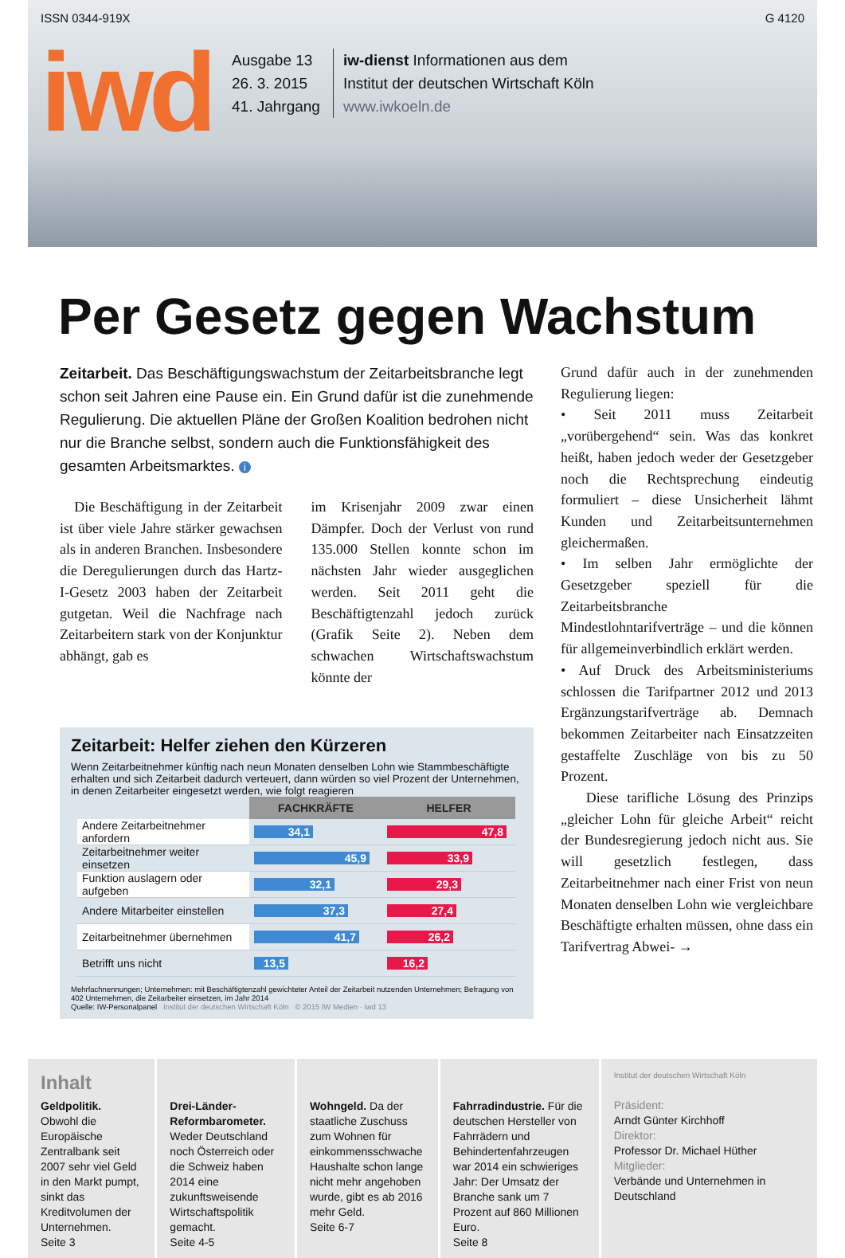ISSN 0344-919X G 4120
iwd
Ausgabe 13
26. 3. 2015
41. Jahrgang
iw-dienst Informationen aus dem
Institut der deutschen Wirtschaft Köln
www.iwkoeln.de
Per Gesetz gegen Wachstum
Zeitarbeit. Das Beschäftigungswachstum der Zeitarbeitsbranche legt schon seit Jahren eine Pause ein. Ein Grund dafür ist die zunehmende Regulierung. Die aktuellen Pläne der Großen Koalition bedrohen nicht nur die Branche selbst, sondern auch die Funktionsfähigkeit des gesamten Arbeitsmarktes. i
Die Beschäftigung in der Zeitarbeit ist über viele Jahre stärker gewachsen als in anderen Branchen. Insbesondere die Deregulierungen durch das Hartz-I-Gesetz 2003 haben der Zeitarbeit gutgetan. Weil die Nachfrage nach Zeitarbeitern stark von der Konjunktur abhängt, gab es
im Krisenjahr 2009 zwar einen Dämpfer. Doch der Verlust von rund 135.000 Stellen konnte schon im nächsten Jahr wieder ausgeglichen werden. Seit 2011 geht die Beschäftigtenzahl jedoch zurück (Grafik Seite 2). Neben dem schwachen Wirtschaftswachstum könnte der
Zeitarbeit: Helfer ziehen den Kürzeren
Wenn Zeitarbeitnehmer künftig nach neun Monaten denselben Lohn wie Stammbeschäftigte erhalten und sich Zeitarbeit dadurch verteuert, dann würden so viel Prozent der Unternehmen, in denen Zeitarbeiter eingesetzt werden, wie folgt reagieren
| | FACHKRÄFTE | HELFER |
| --- | --- | --- |
| Andere Zeitarbeitnehmer anfordern | 34,1 | 47,8 |
| Zeitarbeitnehmer weiter einsetzen | 45,9 | 33,9 |
| Funktion auslagern oder aufgeben | 32,1 | 29,3 |
| Andere Mitarbeiter einstellen | 37,3 | 27,4 |
| Zeitarbeitnehmer übernehmen | 41,7 | 26,2 |
| Betrifft uns nicht | 13,5 | 16,2 |
Mehrfachnennungen; Unternehmen: mit Beschäftigtenzahl gewichteter Anteil der Zeitarbeit nutzenden Unternehmen; Befragung von 402 Unternehmen, die Zeitarbeiter einsetzen, im Jahr 2014
Quelle: IW-Personalpanel Institut der deutschen Wirtschaft Köln © 2015 IW Medien · iwd 13
Grund dafür auch in der zunehmenden Regulierung liegen:
• Seit 2011 muss Zeitarbeit „vorübergehend“ sein. Was das konkret heißt, haben jedoch weder der Gesetzgeber noch die Rechtsprechung eindeutig formuliert – diese Unsicherheit lähmt Kunden und Zeitarbeitsunternehmen gleichermaßen.
• Im selben Jahr ermöglichte der Gesetzgeber speziell für die Zeitarbeitsbranche Mindestlohntarifverträge – und die können für allgemeinverbindlich erklärt werden.
• Auf Druck des Arbeitsministeriums schlossen die Tarifpartner 2012 und 2013 Ergänzungstarifverträge ab. Demnach bekommen Zeitarbeiter nach Einsatzzeiten gestaffelte Zuschläge von bis zu 50 Prozent.
Diese tarifliche Lösung des Prinzips „gleicher Lohn für gleiche Arbeit“ reicht der Bundesregierung jedoch nicht aus. Sie will gesetzlich festlegen, dass Zeitarbeitnehmer nach einer Frist von neun Monaten denselben Lohn wie vergleichbare Beschäftigte erhalten müssen, ohne dass ein Tarifvertrag Abwei- →
Inhalt
Geldpolitik. Obwohl die Europäische Zentralbank seit 2007 sehr viel Geld in den Markt pumpt, sinkt das Kreditvolumen der Unternehmen.
Seite 3
Drei-Länder-Reformbarometer. Weder Deutschland noch Österreich oder die Schweiz haben 2014 eine zukunftsweisende Wirtschaftspolitik gemacht.
Seite 4-5
Wohngeld. Da der staatliche Zuschuss zum Wohnen für einkommensschwache Haushalte schon lange nicht mehr angehoben wurde, gibt es ab 2016 mehr Geld.
Seite 6-7
Fahrradindustrie. Für die deutschen Hersteller von Fahrrädern und Behindertenfahrzeugen war 2014 ein schwieriges Jahr: Der Umsatz der Branche sank um 7 Prozent auf 860 Millionen Euro.
Seite 8
Institut der deutschen Wirtschaft Köln
Präsident:
Arndt Günter Kirchhoff
Direktor:
Professor Dr. Michael Hüther
Mitglieder:
Verbände und Unternehmen in Deutschland